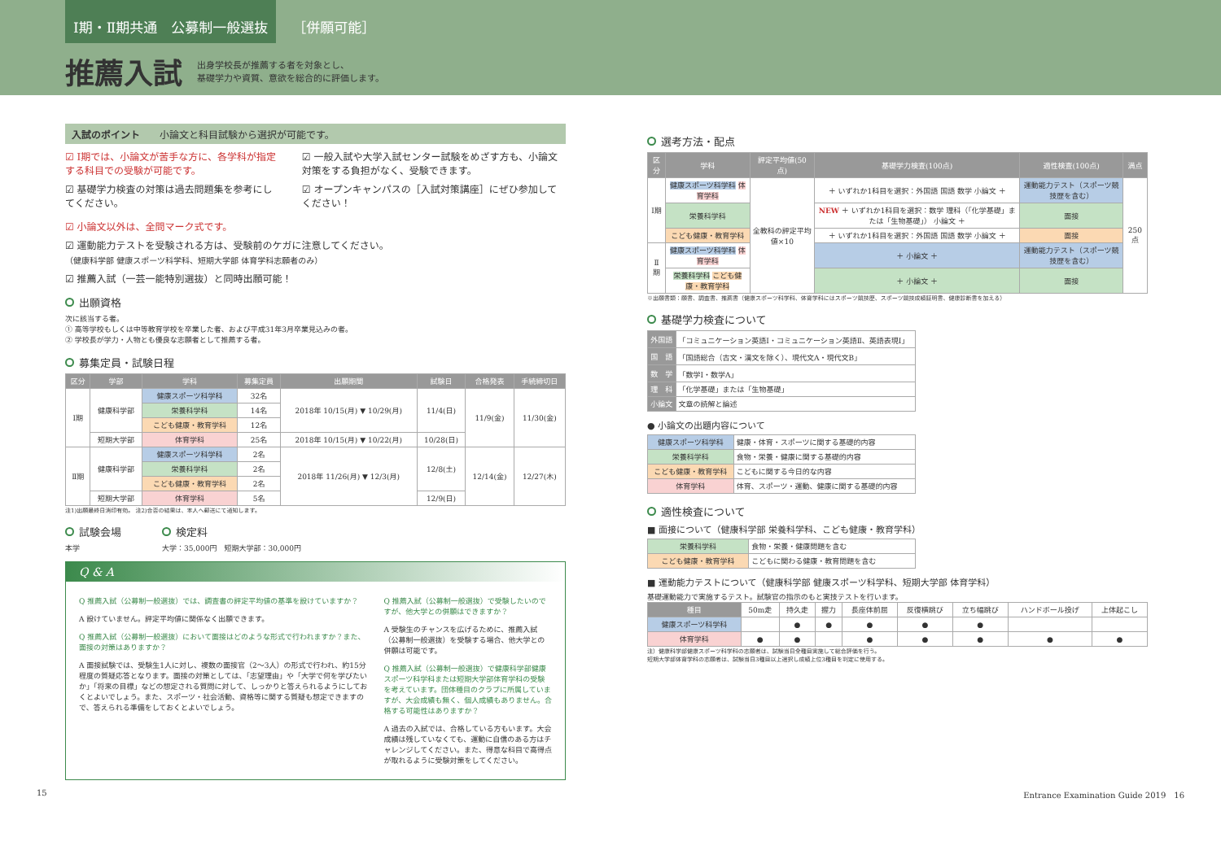Ⅰ期・Ⅱ期共通　公募制一般選抜
［併願可能］
推薦入試
出身学校長が推薦する者を対象とし、
基礎学力や資質、意欲を総合的に評価します。
入試のポイント 小論文と科目試験から選択が可能です。
☑ Ⅰ期では、小論文が苦手な方に、各学科が指定する科目での受験が可能です。
☑ 基礎学力検査の対策は過去問題集を参考にしてください。
☑ 一般入試や大学入試センター試験をめざす方も、小論文対策をする負担がなく、受験できます。
☑ オープンキャンパスの［入試対策講座］にぜひ参加してください！
☑ 小論文以外は、全問マーク式です。
☑ 運動能力テストを受験される方は、受験前のケガに注意してください。
（健康科学部 健康スポーツ科学科、短期大学部 体育学科志願者のみ）
☑ 推薦入試（一芸一能特別選抜）と同時出願可能！
出願資格
次に該当する者。
① 高等学校もしくは中等教育学校を卒業した者、および平成31年3月卒業見込みの者。
② 学校長が学力・人物とも優良な志願者として推薦する者。
募集定員・試験日程
| 区分 | 学部 | 学科 | 募集定員 | 出願期間 | 試験日 | 合格発表 | 手続締切日 |
| --- | --- | --- | --- | --- | --- | --- | --- |
| Ⅰ期 | 健康科学部 | 健康スポーツ科学科 | 32名 | 2018年 10/15(月) ▼ 10/29(月) | 11/4(日) | 11/9(金) | 11/30(金) |
| | | 栄養科学科 | 14名 | | | | |
| | | こども健康・教育学科 | 12名 | | | | |
| | 短期大学部 | 体育学科 | 25名 | 2018年 10/15(月) ▼ 10/22(月) | 10/28(日) | | |
| Ⅱ期 | 健康科学部 | 健康スポーツ科学科 | 2名 | 2018年 11/26(月) ▼ 12/3(月) | 12/8(土) | 12/14(金) | 12/27(木) |
| | | 栄養科学科 | 2名 | | | | |
| | | こども健康・教育学科 | 2名 | | | | |
| | 短期大学部 | 体育学科 | 5名 | | 12/9(日) | | |
注1)出願最終日消印有効。 注2)合否の結果は、本人へ郵送にて通知します。
試験会場
本学
検定料
大学：35,000円　短期大学部：30,000円
Q & A
Q 推薦入試（公募制一般選抜）では、調査書の評定平均値の基準を設けていますか？
A 設けていません。評定平均値に関係なく出願できます。
Q 推薦入試（公募制一般選抜）において面接はどのような形式で行われますか？また、面接の対策はありますか？
A 面接試験では、受験生1人に対し、複数の面接官（2〜3人）の形式で行われ、約15分程度の質疑応答となります。面接の対策としては、「志望理由」や「大学で何を学びたいか」「将来の目標」などの想定される質問に対して、しっかりと答えられるようにしておくとよいでしょう。また、スポーツ・社会活動、資格等に関する質疑も想定できますので、答えられる準備をしておくとよいでしょう。
Q 推薦入試（公募制一般選抜）で受験したいのですが、他大学との併願はできますか？
A 受験生のチャンスを広げるために、推薦入試（公募制一般選抜）を受験する場合、他大学との併願は可能です。
Q 推薦入試（公募制一般選抜）で健康科学部健康スポーツ科学科または短期大学部体育学科の受験を考えています。団体種目のクラブに所属していますが、大会成績も無く、個人成績もありません。合格する可能性はありますか？
A 過去の入試では、合格している方もいます。大会成績は残していなくても、運動に自信のある方はチャレンジしてください。また、得意な科目で高得点が取れるように受験対策をしてください。
選考方法・配点
| 区分 | 学科 | 評定平均値(50点) | 基礎学力検査(100点) | 適性検査(100点) | 満点 |
| --- | --- | --- | --- | --- | --- |
| Ⅰ期 | 健康スポーツ科学科 体育学科 | 全教科の評定平均値×10 | ＋ いずれか1科目を選択：外国語 国語 数学 小論文 ＋ | 運動能力テスト（スポーツ競技歴を含む） | 250点 |
| | 栄養科学科 | | NEW ＋ いずれか1科目を選択：数学 理科（「化学基礎」または「生物基礎」） 小論文 ＋ | 面接 | |
| | こども健康・教育学科 | | ＋ いずれか1科目を選択：外国語 国語 数学 小論文 ＋ | 面接 | |
| Ⅱ期 | 健康スポーツ科学科 体育学科 | | ＋ 小論文 ＋ | 運動能力テスト（スポーツ競技歴を含む） | |
| | 栄養科学科 こども健康・教育学科 | | ＋ 小論文 ＋ | 面接 | |
※出願書類：願書、調査書、推薦書（健康スポーツ科学科、体育学科にはスポーツ競技歴、スポーツ競技成績証明書、健康診断書を加える）
基礎学力検査について
| 外国語 | 「コミュニケーション英語Ⅰ・コミュニケーション英語Ⅱ、英語表現Ⅰ」 |
| 国 語 | 「国語総合（古文・漢文を除く）、現代文A・現代文B」 |
| 数 学 | 「数学Ⅰ・数学A」 |
| 理 科 | 「化学基礎」または「生物基礎」 |
| 小論文 | 文章の読解と論述 |
● 小論文の出題内容について
| 健康スポーツ科学科 | 健康・体育・スポーツに関する基礎的内容 |
| 栄養科学科 | 食物・栄養・健康に関する基礎的内容 |
| こども健康・教育学科 | こどもに関する今日的な内容 |
| 体育学科 | 体育、スポーツ・運動、健康に関する基礎的内容 |
適性検査について
■ 面接について（健康科学部 栄養科学科、こども健康・教育学科）
| 栄養科学科 | 食物・栄養・健康問題を含む |
| こども健康・教育学科 | こどもに関わる健康・教育問題を含む |
■ 運動能力テストについて（健康科学部 健康スポーツ科学科、短期大学部 体育学科）
基礎運動能力で実施するテスト。試験官の指示のもと実技テストを行います。
| 種目 | 50m走 | 持久走 | 握力 | 長座体前屈 | 反復横跳び | 立ち幅跳び | ハンドボール投げ | 上体起こし |
| 健康スポーツ科学科 | | ● | ● | ● | ● | ● | | |
| 体育学科 | ● | ● | | ● | ● | ● | ● | ● |
注）健康科学部健康スポーツ科学科の志願者は、試験当日全種目実施して総合評価を行う。
短期大学部体育学科の志願者は、試験当日3種目以上選択し成績上位3種目を判定に使用する。
15 Entrance Examination Guide 2019　16